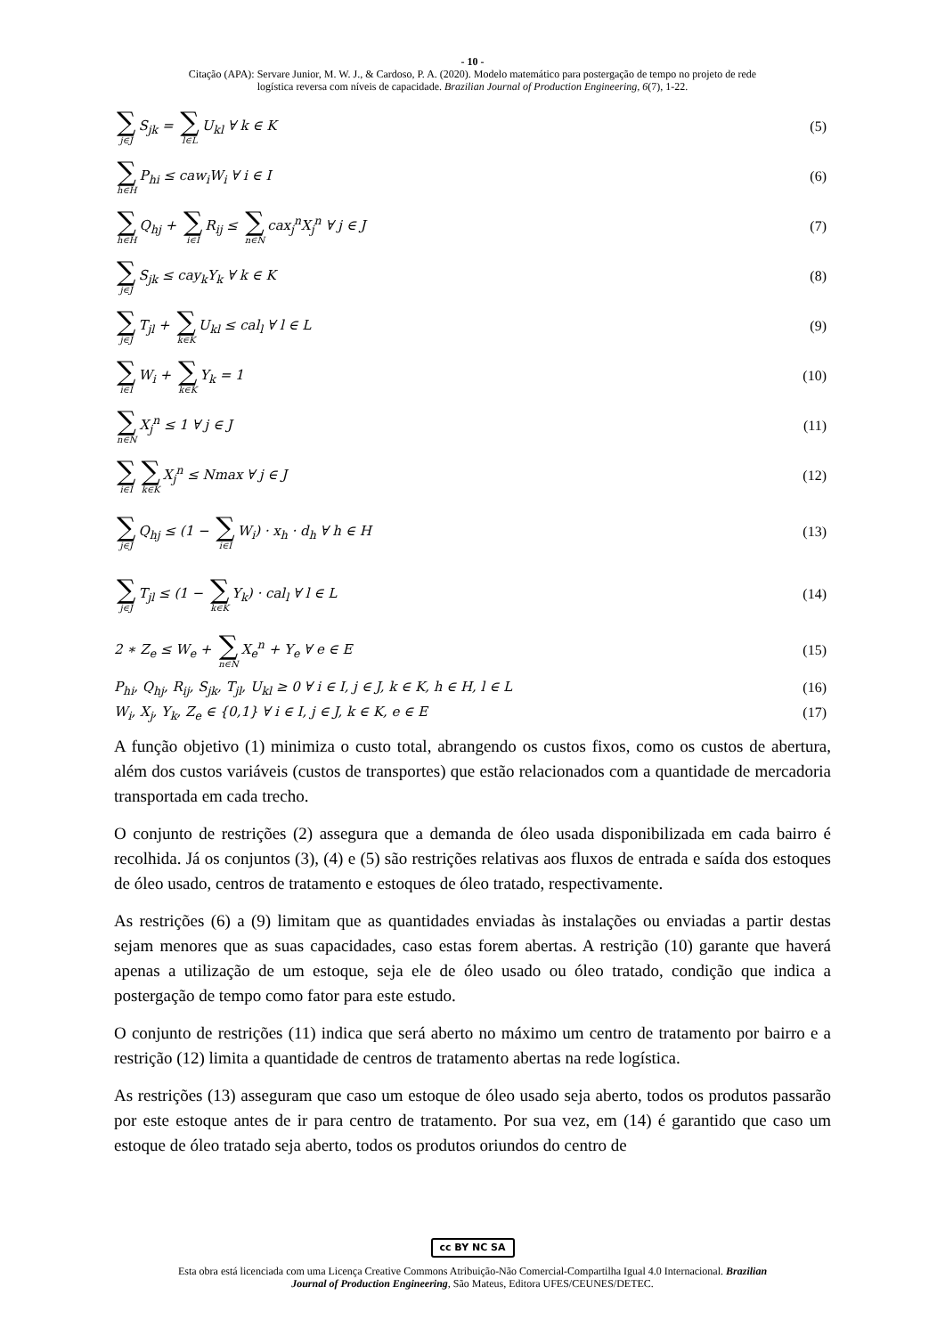- 10 -
Citação (APA): Servare Junior, M. W. J., & Cardoso, P. A. (2020). Modelo matemático para postergação de tempo no projeto de rede
logística reversa com níveis de capacidade. Brazilian Journal of Production Engineering, 6(7), 1-22.
∑ j∈J S<sub>jk</sub> = ∑ l∈L U<sub>kl</sub> ∀ k ∈ K (5)
∑ h∈H P<sub>hi</sub> ≤ caw<sub>i</sub>W<sub>i</sub> ∀ i ∈ I (6)
∑ h∈H Q<sub>hj</sub> + ∑ i∈I R<sub>ij</sub> ≤ ∑ n∈N cax<sub>j</sub><sup>n</sup>X<sub>j</sub><sup>n</sup> ∀ j ∈ J (7)
∑ j∈J S<sub>jk</sub> ≤ cay<sub>k</sub>Y<sub>k</sub> ∀ k ∈ K (8)
∑ j∈J T<sub>jl</sub> + ∑ k∈K U<sub>kl</sub> ≤ cal<sub>l</sub> ∀ l ∈ L (9)
∑ i∈I W<sub>i</sub> + ∑ k∈K Y<sub>k</sub> = 1 (10)
∑ n∈N X<sub>j</sub><sup>n</sup> ≤ 1 ∀ j ∈ J (11)
∑ i∈I ∑ k∈K X<sub>j</sub><sup>n</sup> ≤ Nmax ∀ j ∈ J (12)
∑ j∈J Q<sub>hj</sub> ≤ (1 − ∑ i∈I W<sub>i</sub>) · x<sub>h</sub> · d<sub>h</sub> ∀ h ∈ H (13)
∑ j∈J T<sub>jl</sub> ≤ (1 − ∑ k∈K Y<sub>k</sub>) · cal<sub>l</sub> ∀ l ∈ L (14)
2 ∗ Z<sub>e</sub> ≤ W<sub>e</sub> + ∑ n∈N X<sub>e</sub><sup>n</sup> + Y<sub>e</sub> ∀ e ∈ E (15)
P<sub>hi</sub>, Q<sub>hj</sub>, R<sub>ij</sub>, S<sub>jk</sub>, T<sub>jl</sub>, U<sub>kl</sub> ≥ 0 ∀ i ∈ I, j ∈ J, k ∈ K, h ∈ H, l ∈ L (16)
W<sub>i</sub>, X<sub>j</sub>, Y<sub>k</sub>, Z<sub>e</sub> ∈ {0,1} ∀ i ∈ I, j ∈ J, k ∈ K, e ∈ E (17)
A função objetivo (1) minimiza o custo total, abrangendo os custos fixos, como os custos de abertura, além dos custos variáveis (custos de transportes) que estão relacionados com a quantidade de mercadoria transportada em cada trecho.
O conjunto de restrições (2) assegura que a demanda de óleo usada disponibilizada em cada bairro é recolhida. Já os conjuntos (3), (4) e (5) são restrições relativas aos fluxos de entrada e saída dos estoques de óleo usado, centros de tratamento e estoques de óleo tratado, respectivamente.
As restrições (6) a (9) limitam que as quantidades enviadas às instalações ou enviadas a partir destas sejam menores que as suas capacidades, caso estas forem abertas. A restrição (10) garante que haverá apenas a utilização de um estoque, seja ele de óleo usado ou óleo tratado, condição que indica a postergação de tempo como fator para este estudo.
O conjunto de restrições (11) indica que será aberto no máximo um centro de tratamento por bairro e a restrição (12) limita a quantidade de centros de tratamento abertas na rede logística.
As restrições (13) asseguram que caso um estoque de óleo usado seja aberto, todos os produtos passarão por este estoque antes de ir para centro de tratamento. Por sua vez, em (14) é garantido que caso um estoque de óleo tratado seja aberto, todos os produtos oriundos do centro de
cc BY NC SA
Esta obra está licenciada com uma Licença Creative Commons Atribuição-Não Comercial-Compartilha Igual 4.0 Internacional. Brazilian
Journal of Production Engineering, São Mateus, Editora UFES/CEUNES/DETEC.